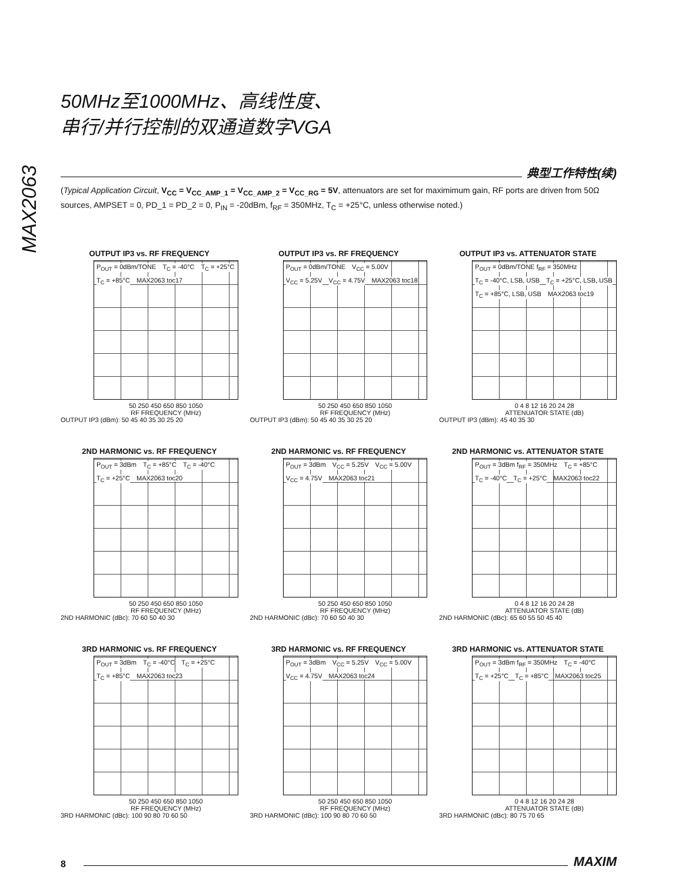MAX2063
50MHz至1000MHz、高线性度、
串行/并行控制的双通道数字VGA
典型工作特性(续)
(Typical Application Circuit, V<sub>CC</sub> = V<sub>CC_AMP_1</sub> = V<sub>CC_AMP_2</sub> = V<sub>CC_RG</sub> = 5V, attenuators are set for maximimum gain, RF ports are driven from 50Ω sources, AMPSET = 0, PD_1 = PD_2 = 0, P<sub>IN</sub> = -20dBm, f<sub>RF</sub> = 350MHz, T<sub>C</sub> = +25°C, unless otherwise noted.)
OUTPUT IP3 vs. RF FREQUENCY
P<sub>OUT</sub> = 0dBm/TONE T<sub>C</sub> = -40°C T<sub>C</sub> = +25°C T<sub>C</sub> = +85°C MAX2063 toc17
50 250 450 650 850 1050
RF FREQUENCY (MHz)
OUTPUT IP3 (dBm): 50 45 40 35 30 25 20
OUTPUT IP3 vs. RF FREQUENCY
P<sub>OUT</sub> = 0dBm/TONE V<sub>CC</sub> = 5.00V V<sub>CC</sub> = 5.25V V<sub>CC</sub> = 4.75V MAX2063 toc18
50 250 450 650 850 1050
RF FREQUENCY (MHz)
OUTPUT IP3 (dBm): 50 45 40 35 30 25 20
OUTPUT IP3 vs. ATTENUATOR STATE
P<sub>OUT</sub> = 0dBm/TONE f<sub>RF</sub> = 350MHz T<sub>C</sub> = -40°C, LSB, USB T<sub>C</sub> = +25°C, LSB, USB T<sub>C</sub> = +85°C, LSB, USB MAX2063 toc19
0 4 8 12 16 20 24 28
ATTENUATOR STATE (dB)
OUTPUT IP3 (dBm): 45 40 35 30
2ND HARMONIC vs. RF FREQUENCY
P<sub>OUT</sub> = 3dBm T<sub>C</sub> = +85°C T<sub>C</sub> = -40°C T<sub>C</sub> = +25°C MAX2063 toc20
50 250 450 650 850 1050
RF FREQUENCY (MHz)
2ND HARMONIC (dBc): 70 60 50 40 30
2ND HARMONIC vs. RF FREQUENCY
P<sub>OUT</sub> = 3dBm V<sub>CC</sub> = 5.25V V<sub>CC</sub> = 5.00V V<sub>CC</sub> = 4.75V MAX2063 toc21
50 250 450 650 850 1050
RF FREQUENCY (MHz)
2ND HARMONIC (dBc): 70 60 50 40 30
2ND HARMONIC vs. ATTENUATOR STATE
P<sub>OUT</sub> = 3dBm f<sub>RF</sub> = 350MHz T<sub>C</sub> = +85°C T<sub>C</sub> = -40°C T<sub>C</sub> = +25°C MAX2063 toc22
0 4 8 12 16 20 24 28
ATTENUATOR STATE (dB)
2ND HARMONIC (dBc): 65 60 55 50 45 40
3RD HARMONIC vs. RF FREQUENCY
P<sub>OUT</sub> = 3dBm T<sub>C</sub> = -40°C T<sub>C</sub> = +25°C T<sub>C</sub> = +85°C MAX2063 toc23
50 250 450 650 850 1050
RF FREQUENCY (MHz)
3RD HARMONIC (dBc): 100 90 80 70 60 50
3RD HARMONIC vs. RF FREQUENCY
P<sub>OUT</sub> = 3dBm V<sub>CC</sub> = 5.25V V<sub>CC</sub> = 5.00V V<sub>CC</sub> = 4.75V MAX2063 toc24
50 250 450 650 850 1050
RF FREQUENCY (MHz)
3RD HARMONIC (dBc): 100 90 80 70 60 50
3RD HARMONIC vs. ATTENUATOR STATE
P<sub>OUT</sub> = 3dBm f<sub>RF</sub> = 350MHz T<sub>C</sub> = -40°C T<sub>C</sub> = +25°C T<sub>C</sub> = +85°C MAX2063 toc25
0 4 8 12 16 20 24 28
ATTENUATOR STATE (dB)
3RD HARMONIC (dBc): 80 75 70 65
8
MAXIM